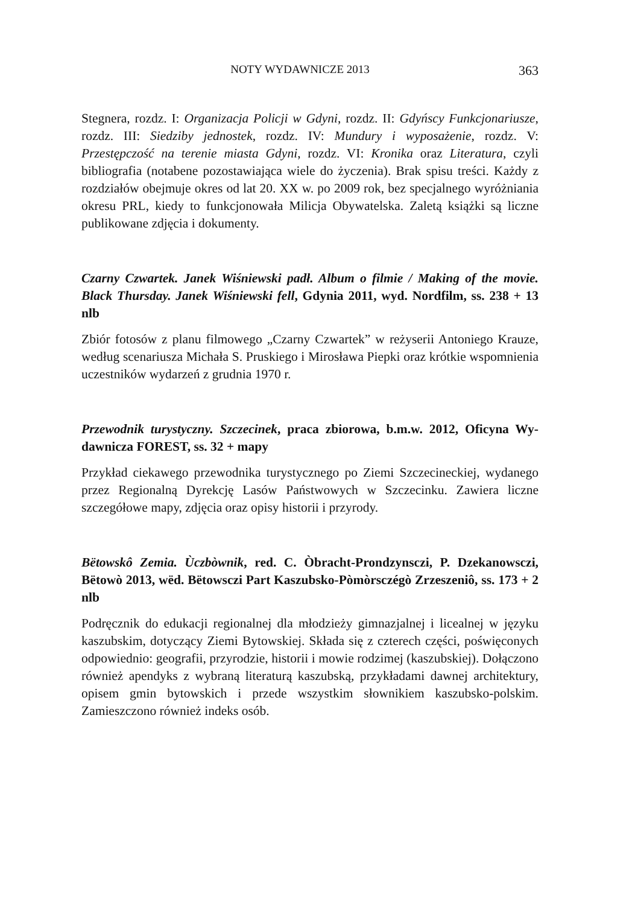NOTY WYDAWNICZE 2013 363
Stegnera, rozdz. I: Organizacja Policji w Gdyni, rozdz. II: Gdyńscy Funkcjona­riusze, rozdz. III: Siedziby jednostek, rozdz. IV: Mundury i wyposażenie, rozdz. V: Przestępczość na terenie miasta Gdyni, rozdz. VI: Kronika oraz Literatura, czyli bibliografia (notabene pozostawiająca wiele do życzenia). Brak spisu treści. Każdy z rozdziałów obejmuje okres od lat 20. XX w. po 2009 rok, bez specjalnego wy­różniania okresu PRL, kiedy to funkcjonowała Milicja Obywatelska. Zaletą książki są liczne publikowane zdjęcia i dokumenty.
Czarny Czwartek. Janek Wiśniewski padł. Album o filmie / Making of the movie. Black Thursday. Janek Wiśniewski fell, Gdynia 2011, wyd. Nordfilm, ss. 238 + 13 nlb
Zbiór fotosów z planu filmowego „Czarny Czwartek” w reżyserii Antoniego Krauze, według scenariusza Michała S. Pruskiego i Mirosława Piepki oraz krót­kie wspomnienia uczestników wydarzeń z grudnia 1970 r.
Przewodnik turystyczny. Szczecinek, praca zbiorowa, b.m.w. 2012, Oficyna Wy­dawnicza FOREST, ss. 32 + mapy
Przykład ciekawego przewodnika turystycznego po Ziemi Szczecineckiej, wyda­nego przez Regionalną Dyrekcję Lasów Państwowych w Szczecinku. Zawiera liczne szczegółowe mapy, zdjęcia oraz opisy historii i przyrody.
Bëtowskô Zemia. Ùczbòwnik, red. C. Òbracht-Prondzynsczi, P. Dzekanowsczi, Bëtowò 2013, wëd. Bëtowsczi Part Kaszubsko-Pòmòrsczégò Zrzeszeniô, ss. 173 + 2 nlb
Podręcznik do edukacji regionalnej dla młodzieży gimnazjalnej i licealnej w języku kaszubskim, dotyczący Ziemi Bytowskiej. Składa się z czterech części, poświę­conych odpowiednio: geografii, przyrodzie, historii i mowie rodzimej (kaszub­skiej). Dołączono również apendyks z wybraną literaturą kaszubską, przykładami dawnej architektury, opisem gmin bytowskich i przede wszystkim słownikiem kaszubsko-polskim. Zamieszczono również indeks osób.